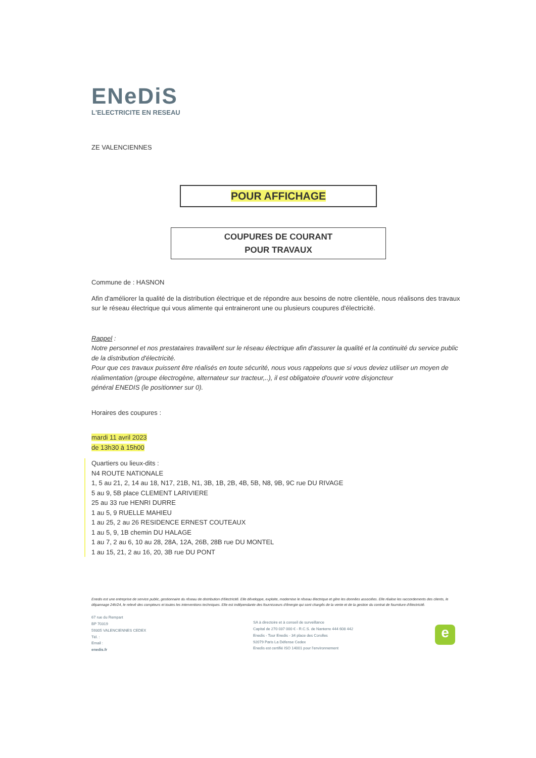ENeDiS
L'ELECTRICITE EN RESEAU
ZE VALENCIENNES
POUR AFFICHAGE
COUPURES DE COURANT
POUR TRAVAUX
Commune de : HASNON
Afin d'améliorer la qualité de la distribution électrique et de répondre aux besoins de notre clientèle, nous réalisons des travaux sur le réseau électrique qui vous alimente qui entraineront une ou plusieurs coupures d'électricité.
Rappel :
Notre personnel et nos prestataires travaillent sur le réseau électrique afin d'assurer la qualité et la continuité du service public de la distribution d'électricité.
Pour que ces travaux puissent être réalisés en toute sécurité, nous vous rappelons que si vous deviez utiliser un moyen de réalimentation (groupe électrogène, alternateur sur tracteur,..), il est obligatoire d'ouvrir votre disjoncteur
général ENEDIS (le positionner sur 0).
Horaires des coupures :
mardi 11 avril 2023
de 13h30 à 15h00
Quartiers ou lieux-dits :
N4 ROUTE NATIONALE
1, 5 au 21, 2, 14 au 18, N17, 21B, N1, 3B, 1B, 2B, 4B, 5B, N8, 9B, 9C rue DU RIVAGE
5 au 9, 5B place CLEMENT LARIVIERE
25 au 33 rue HENRI DURRE
1 au 5, 9 RUELLE MAHIEU
1 au 25, 2 au 26 RESIDENCE ERNEST COUTEAUX
1 au 5, 9, 1B chemin DU HALAGE
1 au 7, 2 au 6, 10 au 28, 28A, 12A, 26B, 28B rue DU MONTEL
1 au 15, 21, 2 au 16, 20, 3B rue DU PONT
Enedis est une entreprise de service public, gestionnaire du réseau de distribution d'électricité. Elle développe, exploite, modernise le réseau électrique et gère les données associées. Elle réalise les raccordements des clients, le dépannage 24h/24, le relevé des compteurs et toutes les interventions techniques. Elle est indépendante des fournisseurs d'énergie qui sont chargés de la vente et de la gestion du contrat de fourniture d'électricité.
67 rue du Rempart
BP 70319
59305 VALENCIENNES CEDEX
Tél. :
Email :
enedis.fr
SA à directoire et à conseil de surveillance
Capital de 270 037 000 € - R.C.S. de Nanterre 444 608 442
Enedis - Tour Enedis - 34 place des Corolles
92079 Paris La Défense Cedex
Enedis est certifié ISO 14001 pour l'environnement
e